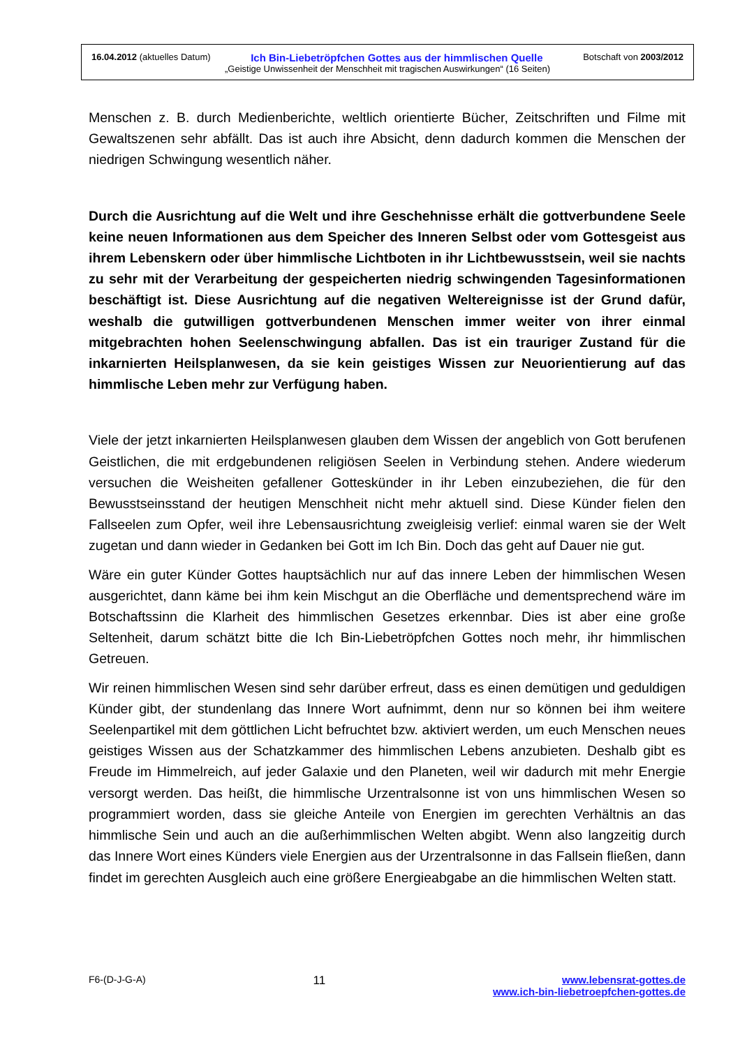16.04.2012 (aktuelles Datum) Ich Bin-Liebetröpfchen Gottes aus der himmlischen Quelle Botschaft von 2003/2012
„Geistige Unwissenheit der Menschheit mit tragischen Auswirkungen“ (16 Seiten)
Menschen z. B. durch Medienberichte, weltlich orientierte Bücher, Zeitschriften und Filme mit Gewaltszenen sehr abfällt. Das ist auch ihre Absicht, denn dadurch kommen die Menschen der niedrigen Schwingung wesentlich näher.
Durch die Ausrichtung auf die Welt und ihre Geschehnisse erhält die gottverbundene Seele keine neuen Informationen aus dem Speicher des Inneren Selbst oder vom Gottesgeist aus ihrem Lebenskern oder über himmlische Lichtboten in ihr Lichtbewusstsein, weil sie nachts zu sehr mit der Verarbeitung der gespeicherten niedrig schwingenden Tagesinformationen beschäftigt ist. Diese Ausrichtung auf die negativen Weltereignisse ist der Grund dafür, weshalb die gutwilligen gottverbundenen Menschen immer weiter von ihrer einmal mitgebrachten hohen Seelenschwingung abfallen. Das ist ein trauriger Zustand für die inkarnierten Heilsplanwesen, da sie kein geistiges Wissen zur Neuorientierung auf das himmlische Leben mehr zur Verfügung haben.
Viele der jetzt inkarnierten Heilsplanwesen glauben dem Wissen der angeblich von Gott berufenen Geistlichen, die mit erdgebundenen religiösen Seelen in Verbindung stehen. Andere wiederum versuchen die Weisheiten gefallener Gotteskünder in ihr Leben einzubeziehen, die für den Bewusstseinsstand der heutigen Menschheit nicht mehr aktuell sind. Diese Künder fielen den Fallseelen zum Opfer, weil ihre Lebensausrichtung zweigleisig verlief: einmal waren sie der Welt zugetan und dann wieder in Gedanken bei Gott im Ich Bin. Doch das geht auf Dauer nie gut.
Wäre ein guter Künder Gottes hauptsächlich nur auf das innere Leben der himmlischen Wesen ausgerichtet, dann käme bei ihm kein Mischgut an die Oberfläche und dementsprechend wäre im Botschaftssinn die Klarheit des himmlischen Gesetzes erkennbar. Dies ist aber eine große Seltenheit, darum schätzt bitte die Ich Bin-Liebetröpfchen Gottes noch mehr, ihr himmlischen Getreuen.
Wir reinen himmlischen Wesen sind sehr darüber erfreut, dass es einen demütigen und geduldigen Künder gibt, der stundenlang das Innere Wort aufnimmt, denn nur so können bei ihm weitere Seelenpartikel mit dem göttlichen Licht befruchtet bzw. aktiviert werden, um euch Menschen neues geistiges Wissen aus der Schatzkammer des himmlischen Lebens anzubieten. Deshalb gibt es Freude im Himmelreich, auf jeder Galaxie und den Planeten, weil wir dadurch mit mehr Energie versorgt werden. Das heißt, die himmlische Urzentralsonne ist von uns himmlischen Wesen so programmiert worden, dass sie gleiche Anteile von Energien im gerechten Verhältnis an das himmlische Sein und auch an die außerhimmlischen Welten abgibt. Wenn also langzeitig durch das Innere Wort eines Künders viele Energien aus der Urzentralsonne in das Fallsein fließen, dann findet im gerechten Ausgleich auch eine größere Energieabgabe an die himmlischen Welten statt.
F6-(D-J-G-A) 11 www.lebensrat-gottes.de
www.ich-bin-liebetroepfchen-gottes.de